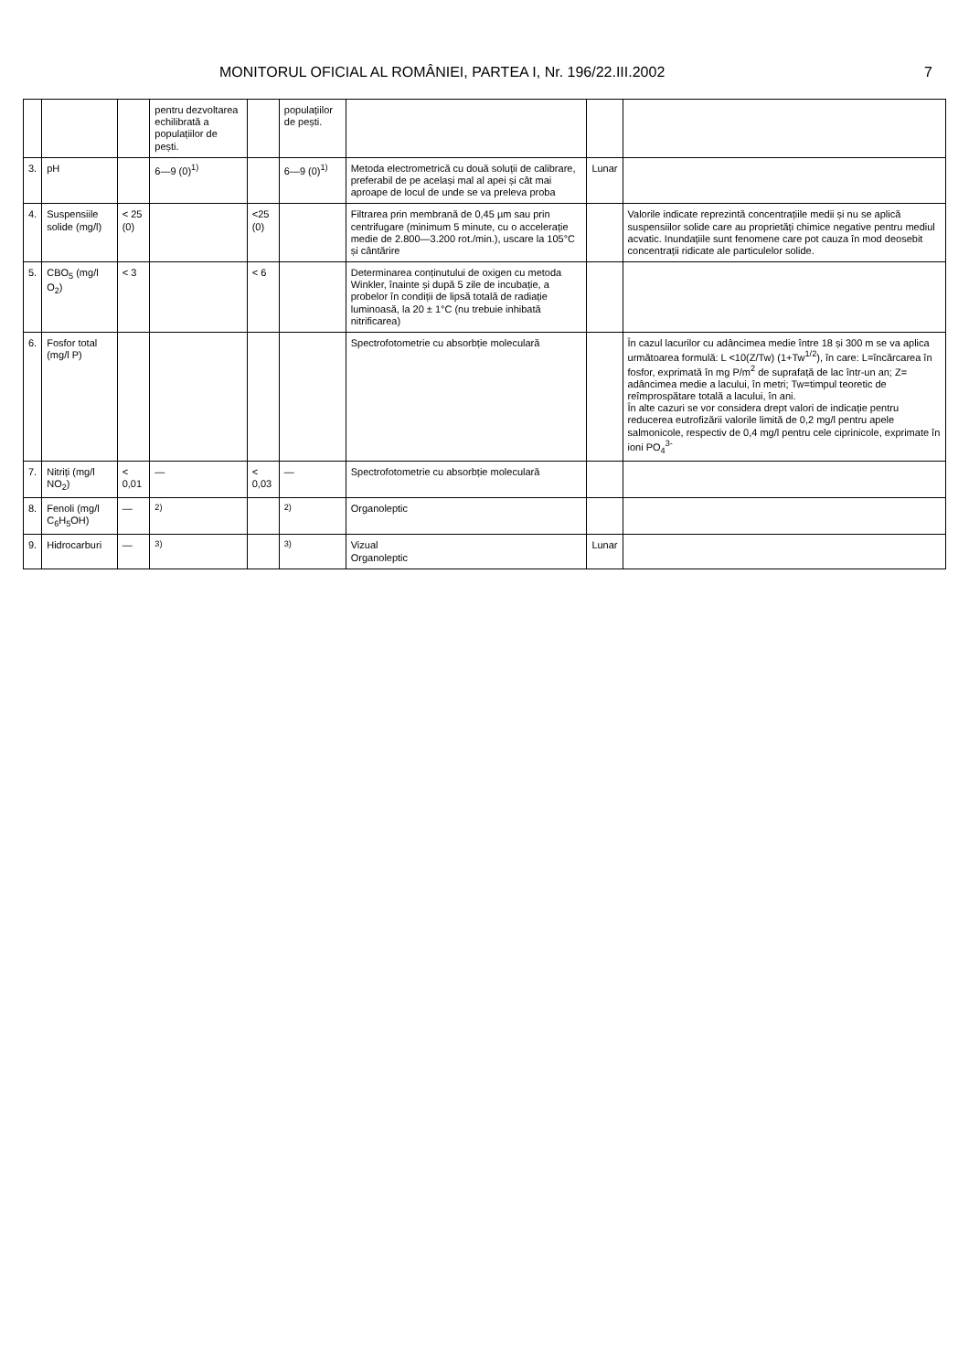MONITORUL OFICIAL AL ROMÂNIEI, PARTEA I, Nr. 196/22.III.2002 7
| | | | pentru dezvoltarea echilibrată a populațiilor de pești. | | populațiilor de pești. | | | |
| 3. | pH | | 6—9 (0)<sup>1)</sup> | | 6—9 (0)<sup>1)</sup> | Metoda electrometrică cu două soluții de calibrare, preferabil de pe același mal al apei și cât mai aproape de locul de unde se va preleva proba | Lunar | |
| 4. | Suspensiile solide (mg/l) | < 25 (0) | | <25 (0) | | Filtrarea prin membrană de 0,45 µm sau prin centrifugare (minimum 5 minute, cu o accelerație medie de 2.800—3.200 rot./min.), uscare la 105°C și cântărire | | Valorile indicate reprezintă concentrațiile medii și nu se aplică suspensiilor solide care au proprietăți chimice negative pentru mediul acvatic. Inundațiile sunt fenomene care pot cauza în mod deosebit concentrații ridicate ale particulelor solide. |
| 5. | CBO<sub>5</sub> (mg/l O<sub>2</sub>) | < 3 | | < 6 | | Determinarea conținutului de oxigen cu metoda Winkler, înainte și după 5 zile de incubație, a probelor în condiții de lipsă totală de radiație luminoasă, la 20 ± 1°C (nu trebuie inhibată nitrificarea) | | |
| 6. | Fosfor total (mg/l P) | | | | | Spectrofotometrie cu absorbție moleculară | | În cazul lacurilor cu adâncimea medie între 18 și 300 m se va aplica următoarea formulă: L <10(Z/Tw) (1+Tw<sup>1/2</sup>), în care: L=încărcarea în fosfor, exprimată în mg P/m<sup>2</sup> de suprafață de lac într-un an; Z= adâncimea medie a lacului, în metri; Tw=timpul teoretic de reîmprospătare totală a lacului, în ani. În alte cazuri se vor considera drept valori de indicație pentru reducerea eutrofizării valorile limită de 0,2 mg/l pentru apele salmonicole, respectiv de 0,4 mg/l pentru cele ciprinicole, exprimate în ioni PO<sub>4</sub><sup>3-</sup> |
| 7. | Nitriți (mg/l NO<sub>2</sub>) | < 0,01 | — | < 0,03 | — | Spectrofotometrie cu absorbție moleculară | | |
| 8. | Fenoli (mg/l C<sub>6</sub>H<sub>5</sub>OH) | — | <sup>2)</sup> | | <sup>2)</sup> | Organoleptic | | |
| 9. | Hidrocarburi | — | <sup>3)</sup> | | <sup>3)</sup> | Vizual Organoleptic | Lunar | |